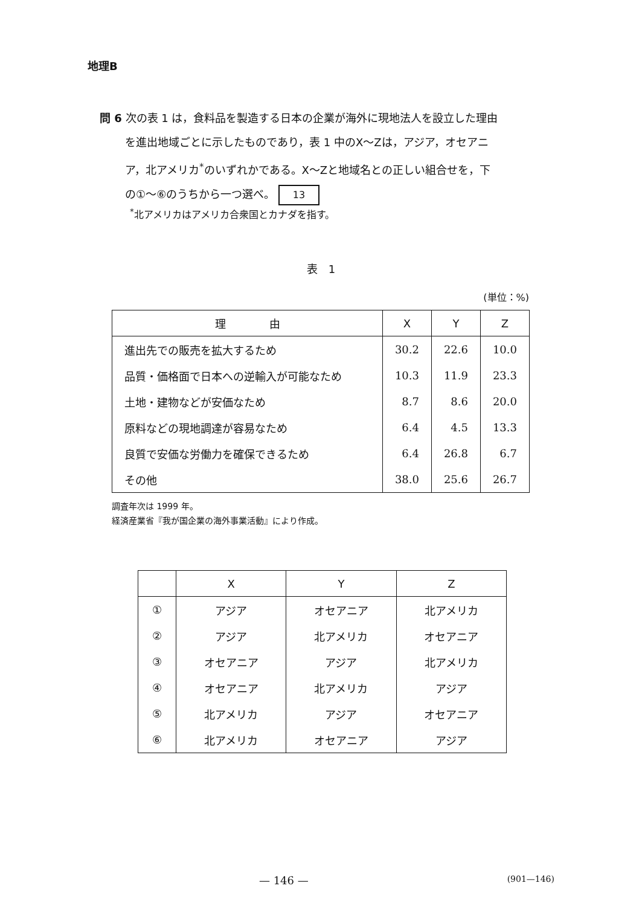地理B
問 6 次の表 1 は，食料品を製造する日本の企業が海外に現地法人を設立した理由
を進出地域ごとに示したものであり，表 1 中のX～Zは，アジア，オセアニ
ア，北アメリカ<sup>*</sup>のいずれかである。X～Zと地域名との正しい組合せを，下
の①～⑥のうちから一つ選べ。 13
<sup>*</sup> 北アメリカはアメリカ合衆国とカナダを指す。
表　1
(単位：%)
| 理 由 | X | Y | Z |
| --- | --- | --- | --- |
| 進出先での販売を拡大するため | 30.2 | 22.6 | 10.0 |
| 品質・価格面で日本への逆輸入が可能なため | 10.3 | 11.9 | 23.3 |
| 土地・建物などが安価なため | 8.7 | 8.6 | 20.0 |
| 原料などの現地調達が容易なため | 6.4 | 4.5 | 13.3 |
| 良質で安価な労働力を確保できるため | 6.4 | 26.8 | 6.7 |
| その他 | 38.0 | 25.6 | 26.7 |
調査年次は 1999 年。
経済産業省『我が国企業の海外事業活動』により作成。
| | X | Y | Z |
| --- | --- | --- | --- |
| ① | アジア | オセアニア | 北アメリカ |
| ② | アジア | 北アメリカ | オセアニア |
| ③ | オセアニア | アジア | 北アメリカ |
| ④ | オセアニア | 北アメリカ | アジア |
| ⑤ | 北アメリカ | アジア | オセアニア |
| ⑥ | 北アメリカ | オセアニア | アジア |
— 146 —
(901—146)